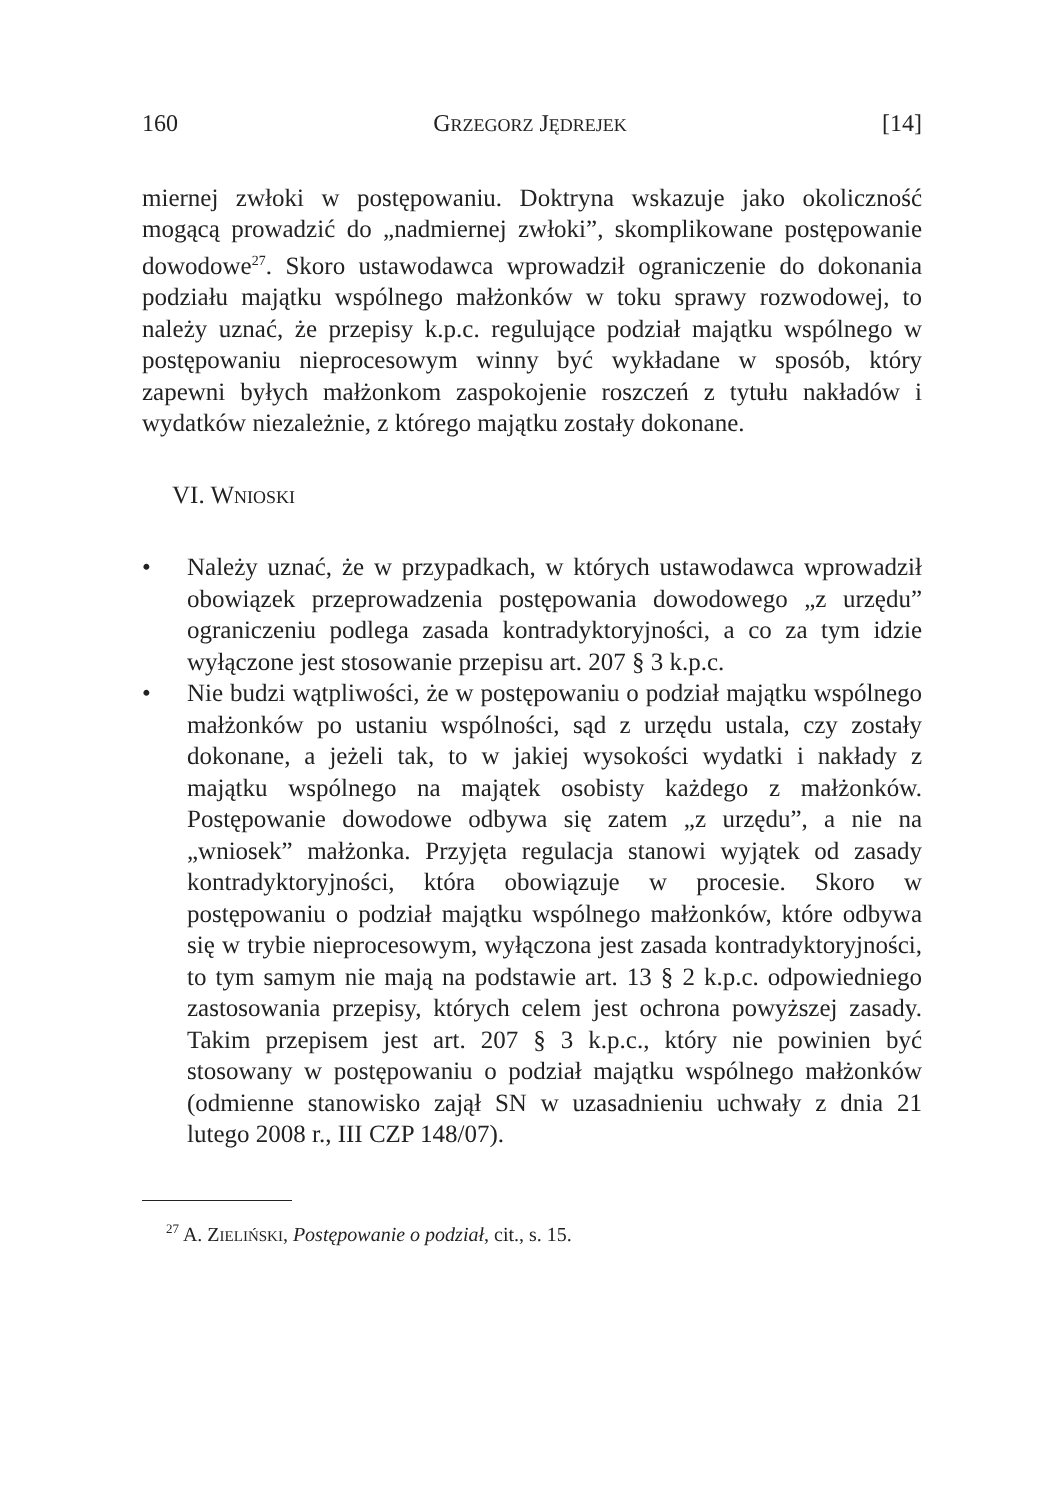160 GRZEGORZ JĘDREJEK [14]
miernej zwłoki w postępowaniu. Doktryna wskazuje jako okoliczność mogącą prowadzić do „nadmiernej zwłoki”, skomplikowane postępowanie dowodowe<sup>27</sup>. Skoro ustawodawca wprowadził ograniczenie do dokonania podziału majątku wspólnego małżonków w toku sprawy rozwodowej, to należy uznać, że przepisy k.p.c. regulujące podział majątku wspólnego w postępowaniu nieprocesowym winny być wykładane w sposób, który zapewni byłych małżonkom zaspokojenie roszczeń z tytułu nakładów i wydatków niezależnie, z którego majątku zostały dokonane.
VI. WNIOSKI
• Należy uznać, że w przypadkach, w których ustawodawca wprowadził obowiązek przeprowadzenia postępowania dowodowego „z urzędu” ograniczeniu podlega zasada kontradyktoryjności, a co za tym idzie wyłączone jest stosowanie przepisu art. 207 § 3 k.p.c.
• Nie budzi wątpliwości, że w postępowaniu o podział majątku wspólnego małżonków po ustaniu wspólności, sąd z urzędu ustala, czy zostały dokonane, a jeżeli tak, to w jakiej wysokości wydatki i nakłady z majątku wspólnego na majątek osobisty każdego z małżonków. Postępowanie dowodowe odbywa się zatem „z urzędu”, a nie na „wniosek” małżonka. Przyjęta regulacja stanowi wyjątek od zasady kontradyktoryjności, która obowiązuje w procesie. Skoro w postępowaniu o podział majątku wspólnego małżonków, które odbywa się w trybie nieprocesowym, wyłączona jest zasada kontradyktoryjności, to tym samym nie mają na podstawie art. 13 § 2 k.p.c. odpowiedniego zastosowania przepisy, których celem jest ochrona powyższej zasady. Takim przepisem jest art. 207 § 3 k.p.c., który nie powinien być stosowany w postępowaniu o podział majątku wspólnego małżonków (odmienne stanowisko zajął SN w uzasadnieniu uchwały z dnia 21 lutego 2008 r., III CZP 148/07).
<sup>27</sup> A. ZIELIŃSKI, Postępowanie o podział, cit., s. 15.